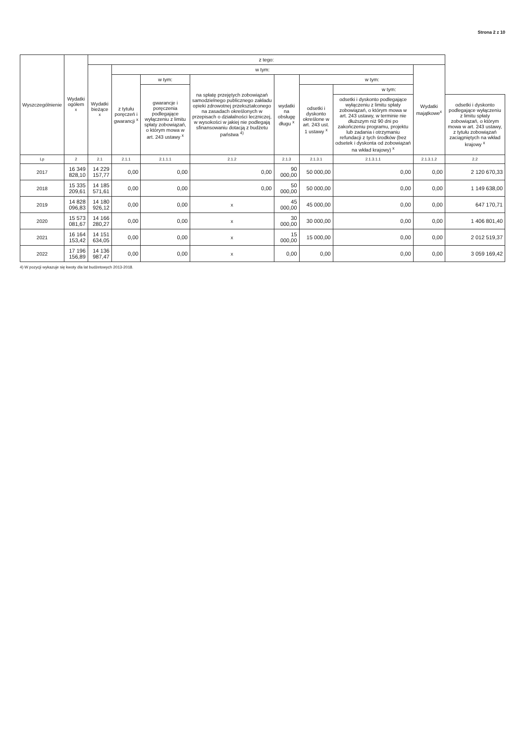Strona 2 z 10
| Wyszczególnienie | Wydatki ogółem <sup>x</sup> | z tego: | | | | | | | | |
| --- | --- | --- | --- | --- | --- | --- | --- | --- | --- | --- |
| | | Wydatki bieżące <sup>x</sup> | w tym: | | | | | | Wydatki majątkowe<sup>x</sup> | |
| | | | z tytułu poręczeń i gwarancji <sup>x</sup> | w tym: | na spłatę przejętych zobowiązań samodzielnego publicznego zakładu opieki zdrowotnej przekształconego na zasadach określonych w przepisach o działalności leczniczej, w wysokości w jakiej nie podlegają sfinansowaniu dotacją z budżetu państwa <sup>4)</sup> | wydatki na obsługę długu <sup>x</sup> | w tym: | | | |
| | | | | gwarancje i poręczenia podlegające wyłączeniu z limitu spłaty zobowiązań, o którym mowa w art. 243 ustawy <sup>x</sup> | | | odsetki i dyskonto określone w art. 243 ust. 1 ustawy <sup>x</sup> | w tym: | | |
| | | | | | | | | odsetki i dyskonto podlegające wyłączeniu z limitu spłaty zobowiązań, o którym mowa w art. 243 ustawy, w terminie nie dłuższym niż 90 dni po zakończeniu programu, projektu lub zadania i otrzymaniu refundacji z tych środków (bez odsetek i dyskonta od zobowiązań na wkład krajowy) <sup>x</sup> | | odsetki i dyskonto podlegające wyłączeniu z limitu spłaty zobowiązań, o którym mowa w art. 243 ustawy, z tytułu zobowiązań zaciągniętych na wkład krajowy <sup>x</sup> |
| Lp | 2 | 2.1 | 2.1.1 | 2.1.1.1 | 2.1.2 | 2.1.3 | 2.1.3.1 | 2.1.3.1.1 | 2.1.3.1.2 | 2.2 |
| 2017 | 16 349 828,10 | 14 229 157,77 | 0,00 | 0,00 | 0,00 | 90 000,00 | 50 000,00 | 0,00 | 0,00 | 2 120 670,33 |
| 2018 | 15 335 209,61 | 14 185 571,61 | 0,00 | 0,00 | 0,00 | 50 000,00 | 50 000,00 | 0,00 | 0,00 | 1 149 638,00 |
| 2019 | 14 828 096,83 | 14 180 926,12 | 0,00 | 0,00 | x | 45 000,00 | 45 000,00 | 0,00 | 0,00 | 647 170,71 |
| 2020 | 15 573 081,67 | 14 166 280,27 | 0,00 | 0,00 | x | 30 000,00 | 30 000,00 | 0,00 | 0,00 | 1 406 801,40 |
| 2021 | 16 164 153,42 | 14 151 634,05 | 0,00 | 0,00 | x | 15 000,00 | 15 000,00 | 0,00 | 0,00 | 2 012 519,37 |
| 2022 | 17 196 156,89 | 14 136 987,47 | 0,00 | 0,00 | x | 0,00 | 0,00 | 0,00 | 0,00 | 3 059 169,42 |
4) W pozycji wykazuje się kwoty dla lat budżetowych 2013-2018.